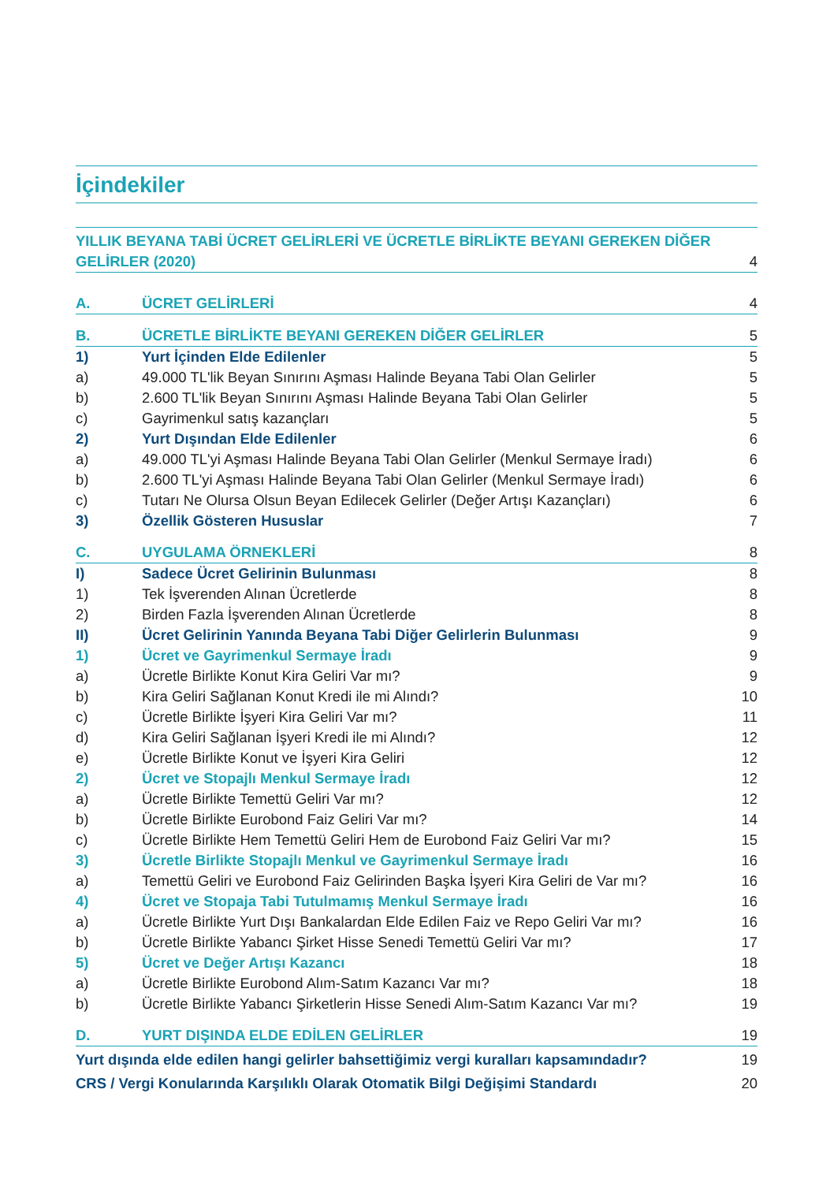İçindekiler
YILLIK BEYANA TABİ ÜCRET GELİRLERİ VE ÜCRETLE BİRLİKTE BEYANI GEREKEN DİĞER GELİRLER (2020) 4
A. ÜCRET GELİRLERİ 4
B. ÜCRETLE BİRLİKTE BEYANI GEREKEN DİĞER GELİRLER 5
1) Yurt İçinden Elde Edilenler 5
a) 49.000 TL'lik Beyan Sınırını Aşması Halinde Beyana Tabi Olan Gelirler 5
b) 2.600 TL'lik Beyan Sınırını Aşması Halinde Beyana Tabi Olan Gelirler 5
c) Gayrimenkul satış kazançları 5
2) Yurt Dışından Elde Edilenler 6
a) 49.000 TL'yi Aşması Halinde Beyana Tabi Olan Gelirler (Menkul Sermaye İradı) 6
b) 2.600 TL'yi Aşması Halinde Beyana Tabi Olan Gelirler (Menkul Sermaye İradı) 6
c) Tutarı Ne Olursa Olsun Beyan Edilecek Gelirler (Değer Artışı Kazançları) 6
3) Özellik Gösteren Hususlar 7
C. UYGULAMA ÖRNEKLERİ 8
I) Sadece Ücret Gelirinin Bulunması 8
1) Tek İşverenden Alınan Ücretlerde 8
2) Birden Fazla İşverenden Alınan Ücretlerde 8
II) Ücret Gelirinin Yanında Beyana Tabi Diğer Gelirlerin Bulunması 9
1) Ücret ve Gayrimenkul Sermaye İradı 9
a) Ücretle Birlikte Konut Kira Geliri Var mı? 9
b) Kira Geliri Sağlanan Konut Kredi ile mi Alındı? 10
c) Ücretle Birlikte İşyeri Kira Geliri Var mı? 11
d) Kira Geliri Sağlanan İşyeri Kredi ile mi Alındı? 12
e) Ücretle Birlikte Konut ve İşyeri Kira Geliri 12
2) Ücret ve Stopajlı Menkul Sermaye İradı 12
a) Ücretle Birlikte Temettü Geliri Var mı? 12
b) Ücretle Birlikte Eurobond Faiz Geliri Var mı? 14
c) Ücretle Birlikte Hem Temettü Geliri Hem de Eurobond Faiz Geliri Var mı? 15
3) Ücretle Birlikte Stopajlı Menkul ve Gayrimenkul Sermaye İradı 16
a) Temettü Geliri ve Eurobond Faiz Gelirinden Başka İşyeri Kira Geliri de Var mı? 16
4) Ücret ve Stopaja Tabi Tutulmamış Menkul Sermaye İradı 16
a) Ücretle Birlikte Yurt Dışı Bankalardan Elde Edilen Faiz ve Repo Geliri Var mı? 16
b) Ücretle Birlikte Yabancı Şirket Hisse Senedi Temettü Geliri Var mı? 17
5) Ücret ve Değer Artışı Kazancı 18
a) Ücretle Birlikte Eurobond Alım-Satım Kazancı Var mı? 18
b) Ücretle Birlikte Yabancı Şirketlerin Hisse Senedi Alım-Satım Kazancı Var mı? 19
D. YURT DIŞINDA ELDE EDİLEN GELİRLER 19
Yurt dışında elde edilen hangi gelirler bahsettiğimiz vergi kuralları kapsamındadır? 19
CRS / Vergi Konularında Karşılıklı Olarak Otomatik Bilgi Değişimi Standardı 20